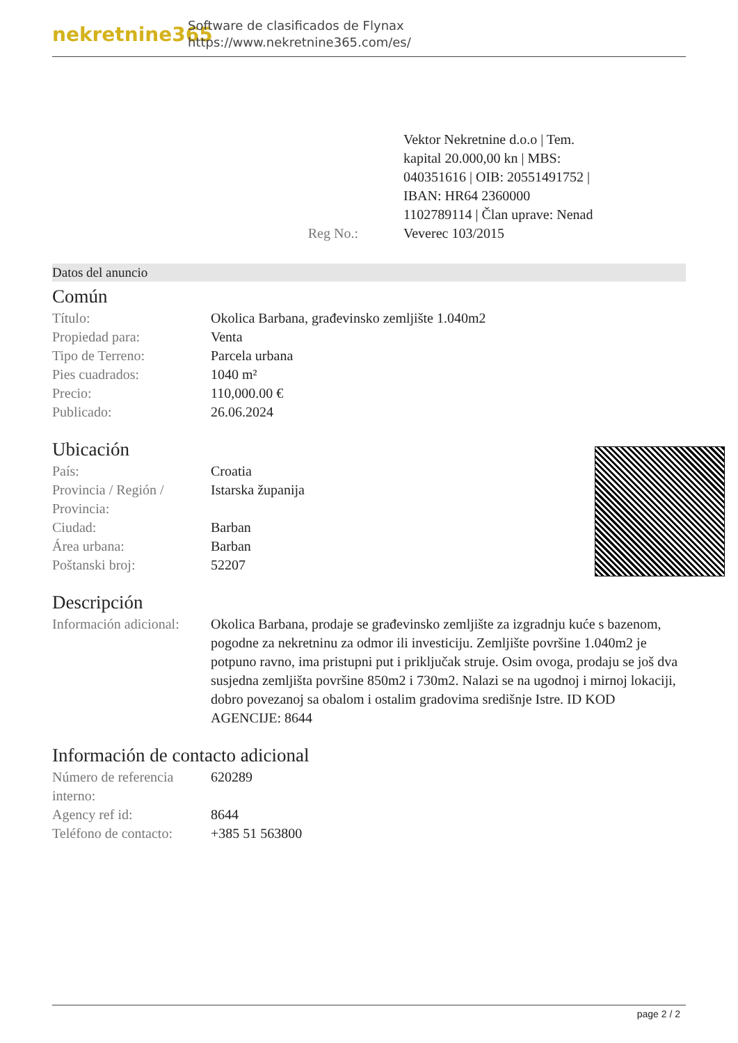nekretnine365
Software de clasificados de Flynax
https://www.nekretnine365.com/es/
Reg No.: Vektor Nekretnine d.o.o | Tem. kapital 20.000,00 kn | MBS: 040351616 | OIB: 20551491752 | IBAN: HR64 2360000 1102789114 | Član uprave: Nenad Veverec 103/2015
Datos del anuncio
Común
| Título: | Okolica Barbana, građevinsko zemljište 1.040m2 |
| Propiedad para: | Venta |
| Tipo de Terreno: | Parcela urbana |
| Pies cuadrados: | 1040 m² |
| Precio: | 110,000.00 € |
| Publicado: | 26.06.2024 |
Ubicación
| País: | Croatia |
| Provincia / Región / Provincia: | Istarska županija |
| Ciudad: | Barban |
| Área urbana: | Barban |
| Poštanski broj: | 52207 |
Descripción
| Información adicional: | Okolica Barbana, prodaje se građevinsko zemljište za izgradnju kuće s bazenom, pogodne za nekretninu za odmor ili investiciju. Zemljište površine 1.040m2 je potpuno ravno, ima pristupni put i priključak struje. Osim ovoga, prodaju se još dva susjedna zemljišta površine 850m2 i 730m2. Nalazi se na ugodnoj i mirnoj lokaciji, dobro povezanoj sa obalom i ostalim gradovima središnje Istre. ID KOD AGENCIJE: 8644 |
Información de contacto adicional
| Número de referencia interno: | 620289 |
| Agency ref id: | 8644 |
| Teléfono de contacto: | +385 51 563800 |
page 2 / 2